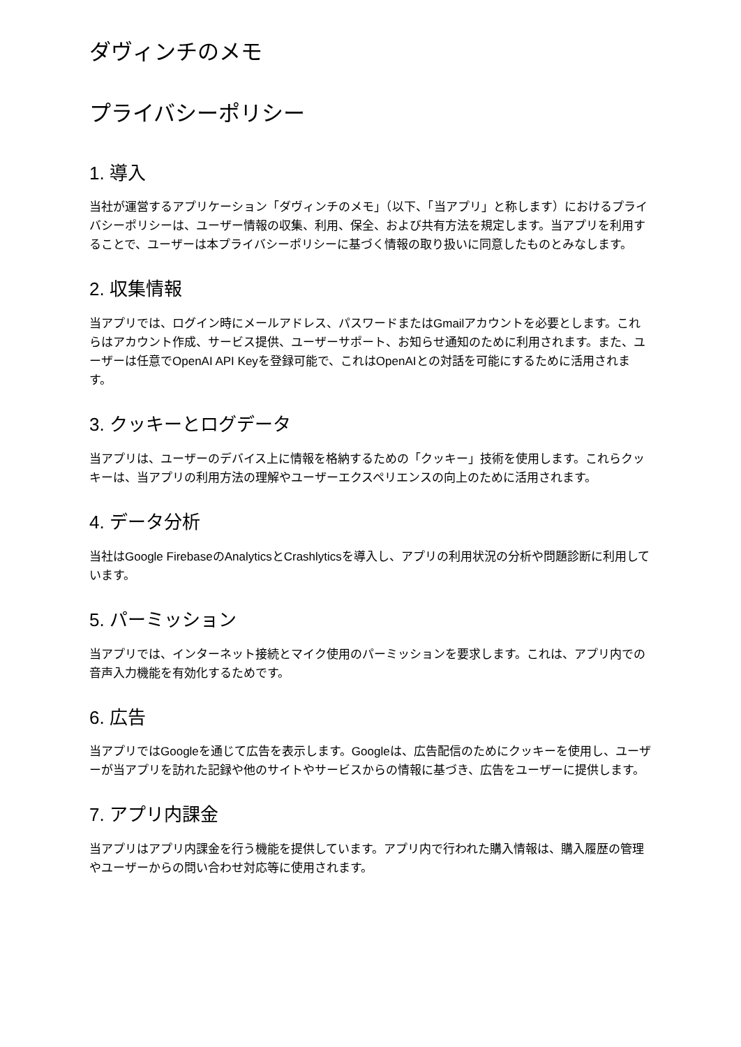ダヴィンチのメモ
プライバシーポリシー
1. 導入
当社が運営するアプリケーション「ダヴィンチのメモ」（以下、「当アプリ」と称します）におけるプライバシーポリシーは、ユーザー情報の収集、利用、保全、および共有方法を規定します。当アプリを利用することで、ユーザーは本プライバシーポリシーに基づく情報の取り扱いに同意したものとみなします。
2. 収集情報
当アプリでは、ログイン時にメールアドレス、パスワードまたはGmailアカウントを必要とします。これらはアカウント作成、サービス提供、ユーザーサポート、お知らせ通知のために利用されます。また、ユーザーは任意でOpenAI API Keyを登録可能で、これはOpenAIとの対話を可能にするために活用されます。
3. クッキーとログデータ
当アプリは、ユーザーのデバイス上に情報を格納するための「クッキー」技術を使用します。これらクッキーは、当アプリの利用方法の理解やユーザーエクスペリエンスの向上のために活用されます。
4. データ分析
当社はGoogle FirebaseのAnalyticsとCrashlyticsを導入し、アプリの利用状況の分析や問題診断に利用しています。
5. パーミッション
当アプリでは、インターネット接続とマイク使用のパーミッションを要求します。これは、アプリ内での音声入力機能を有効化するためです。
6. 広告
当アプリではGoogleを通じて広告を表示します。Googleは、広告配信のためにクッキーを使用し、ユーザーが当アプリを訪れた記録や他のサイトやサービスからの情報に基づき、広告をユーザーに提供します。
7. アプリ内課金
当アプリはアプリ内課金を行う機能を提供しています。アプリ内で行われた購入情報は、購入履歴の管理やユーザーからの問い合わせ対応等に使用されます。